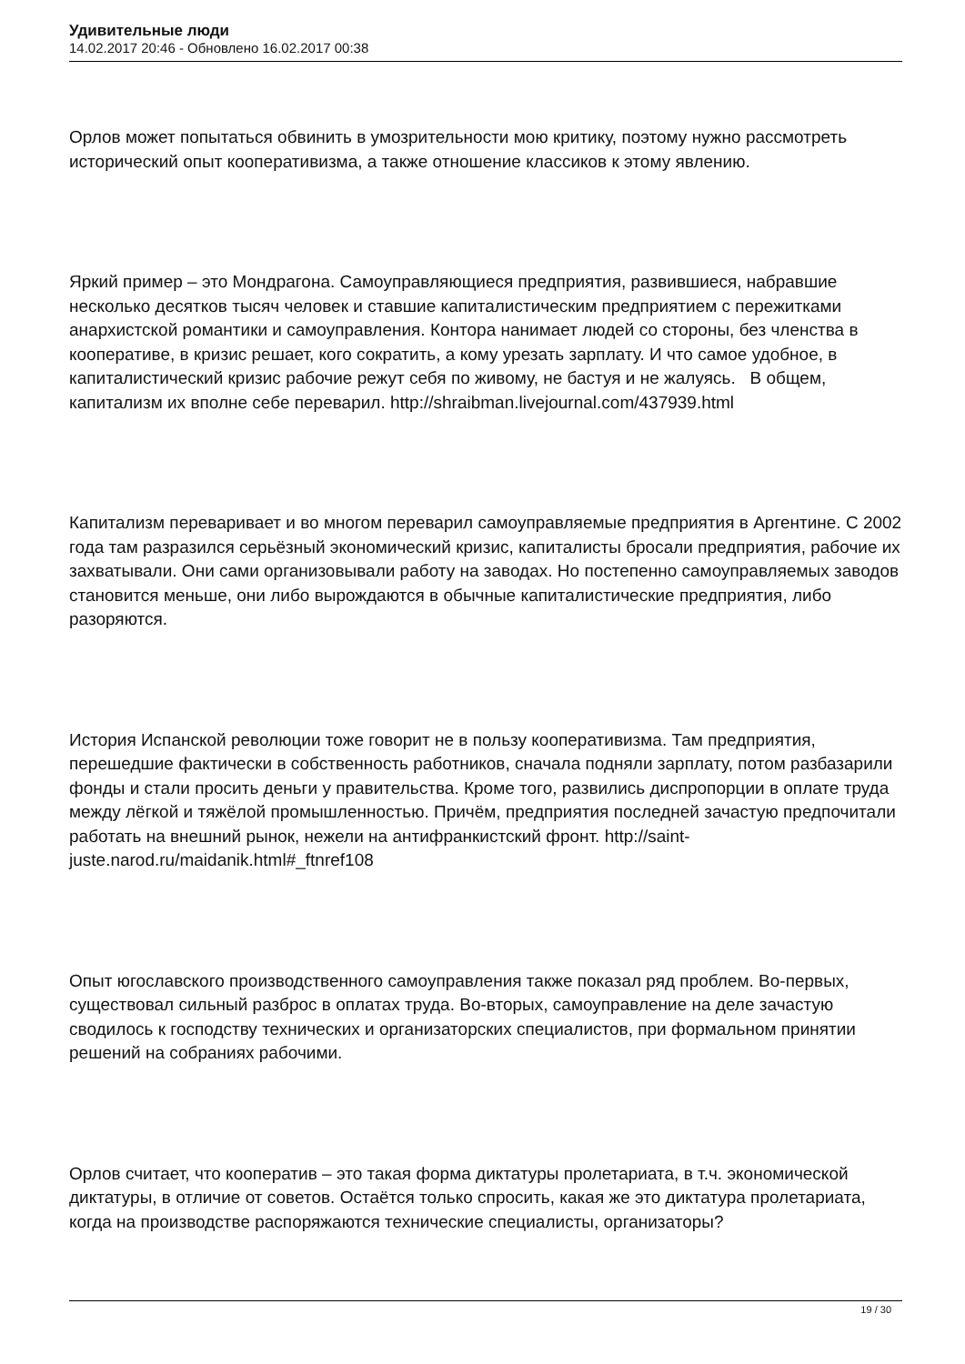Удивительные люди
14.02.2017 20:46 - Обновлено 16.02.2017 00:38
Орлов может попытаться обвинить в умозрительности мою критику, поэтому нужно рассмотреть исторический опыт кооперативизма, а также отношение классиков к этому явлению.
Яркий пример – это Мондрагона. Самоуправляющиеся предприятия, развившиеся, набравшие несколько десятков тысяч человек и ставшие капиталистическим предприятием с пережитками анархистской романтики и самоуправления. Контора нанимает людей со стороны, без членства в кооперативе, в кризис решает, кого сократить, а кому урезать зарплату. И что самое удобное, в капиталистический кризис рабочие режут себя по живому, не бастуя и не жалуясь. В общем, капитализм их вполне себе переварил. http://shraibman.livejournal.com/437939.html
Капитализм переваривает и во многом переварил самоуправляемые предприятия в Аргентине. С 2002 года там разразился серьёзный экономический кризис, капиталисты бросали предприятия, рабочие их захватывали. Они сами организовывали работу на заводах. Но постепенно самоуправляемых заводов становится меньше, они либо вырождаются в обычные капиталистические предприятия, либо разоряются.
История Испанской революции тоже говорит не в пользу кооперативизма. Там предприятия, перешедшие фактически в собственность работников, сначала подняли зарплату, потом разбазарили фонды и стали просить деньги у правительства. Кроме того, развились диспропорции в оплате труда между лёгкой и тяжёлой промышленностью. Причём, предприятия последней зачастую предпочитали работать на внешний рынок, нежели на антифранкистский фронт. http://saint-juste.narod.ru/maidanik.html#_ftnref108
Опыт югославского производственного самоуправления также показал ряд проблем. Во-первых, существовал сильный разброс в оплатах труда. Во-вторых, самоуправление на деле зачастую сводилось к господству технических и организаторских специалистов, при формальном принятии решений на собраниях рабочими.
Орлов считает, что кооператив – это такая форма диктатуры пролетариата, в т.ч. экономической диктатуры, в отличие от советов. Остаётся только спросить, какая же это диктатура пролетариата, когда на производстве распоряжаются технические специалисты, организаторы?
19 / 30